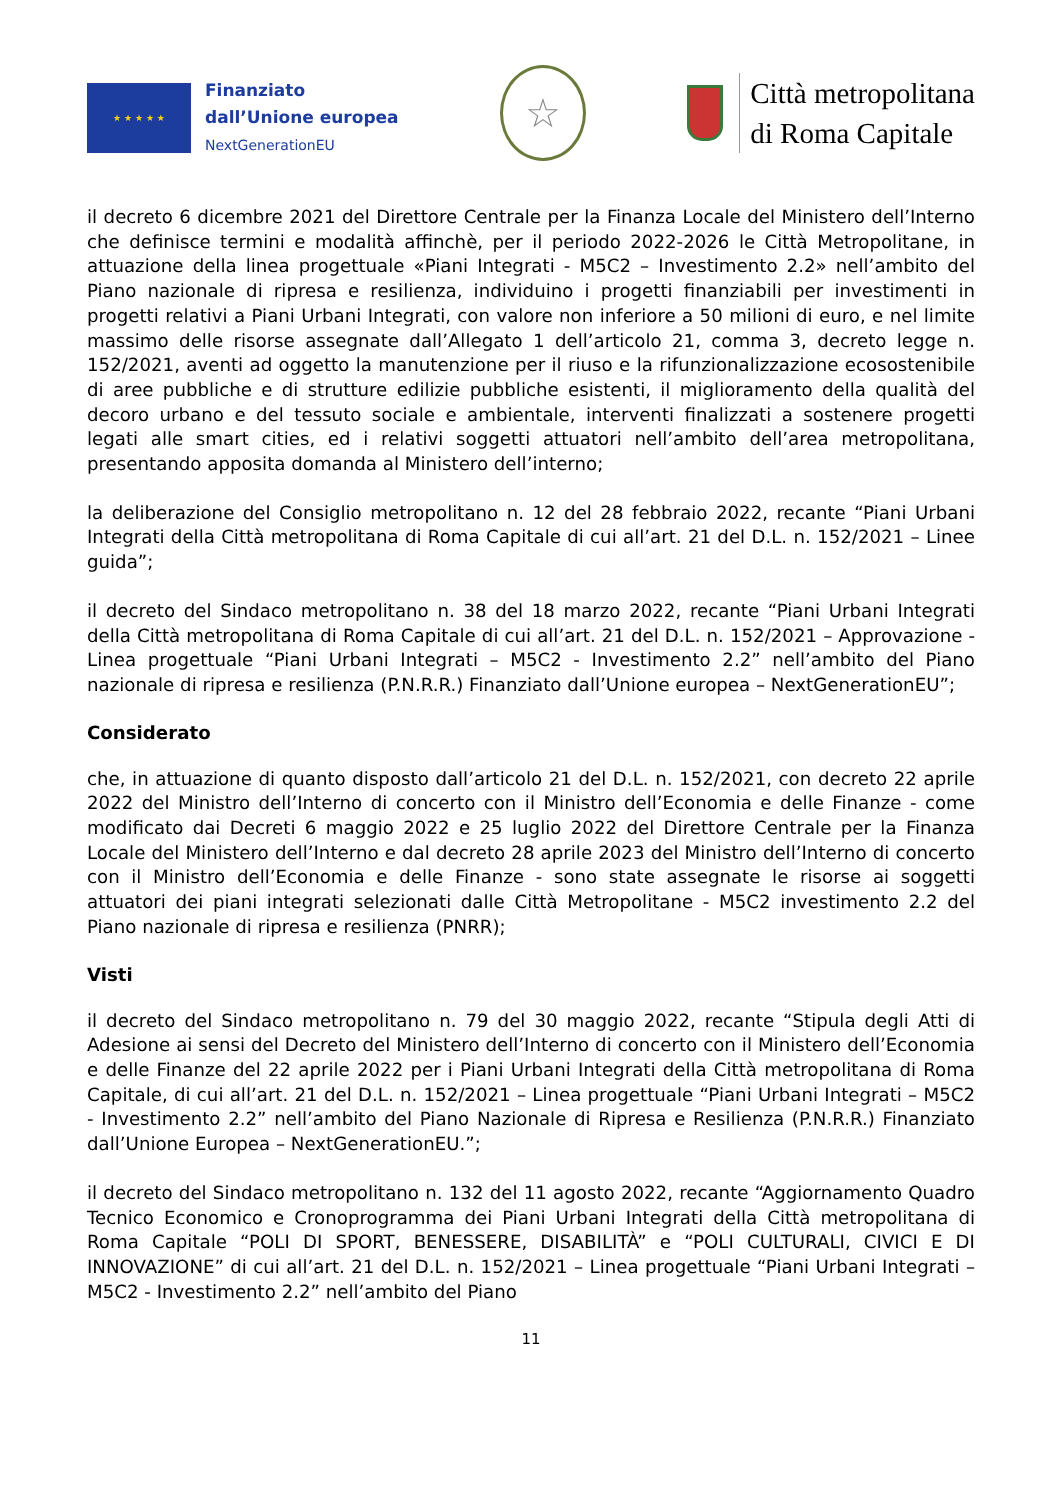★ ★ ★ ★ ★
Finanziato
dall’Unione europea
NextGenerationEU
☆
Città metropolitana
di Roma Capitale
il decreto 6 dicembre 2021 del Direttore Centrale per la Finanza Locale del Ministero dell’Interno che definisce termini e modalità affinchè, per il periodo 2022-2026 le Città Metropolitane, in attuazione della linea progettuale «Piani Integrati - M5C2 – Investimento 2.2» nell’ambito del Piano nazionale di ripresa e resilienza, individuino i progetti finanziabili per investimenti in progetti relativi a Piani Urbani Integrati, con valore non inferiore a 50 milioni di euro, e nel limite massimo delle risorse assegnate dall’Allegato 1 dell’articolo 21, comma 3, decreto legge n. 152/2021, aventi ad oggetto la manutenzione per il riuso e la rifunzionalizzazione ecosostenibile di aree pubbliche e di strutture edilizie pubbliche esistenti, il miglioramento della qualità del decoro urbano e del tessuto sociale e ambientale, interventi finalizzati a sostenere progetti legati alle smart cities, ed i relativi soggetti attuatori nell’ambito dell’area metropolitana, presentando apposita domanda al Ministero dell’interno;
la deliberazione del Consiglio metropolitano n. 12 del 28 febbraio 2022, recante “Piani Urbani Integrati della Città metropolitana di Roma Capitale di cui all’art. 21 del D.L. n. 152/2021 – Linee guida”;
il decreto del Sindaco metropolitano n. 38 del 18 marzo 2022, recante “Piani Urbani Integrati della Città metropolitana di Roma Capitale di cui all’art. 21 del D.L. n. 152/2021 – Approvazione - Linea progettuale “Piani Urbani Integrati – M5C2 - Investimento 2.2” nell’ambito del Piano nazionale di ripresa e resilienza (P.N.R.R.) Finanziato dall’Unione europea – NextGenerationEU”;
Considerato
che, in attuazione di quanto disposto dall’articolo 21 del D.L. n. 152/2021, con decreto 22 aprile 2022 del Ministro dell’Interno di concerto con il Ministro dell’Economia e delle Finanze - come modificato dai Decreti 6 maggio 2022 e 25 luglio 2022 del Direttore Centrale per la Finanza Locale del Ministero dell’Interno e dal decreto 28 aprile 2023 del Ministro dell’Interno di concerto con il Ministro dell’Economia e delle Finanze - sono state assegnate le risorse ai soggetti attuatori dei piani integrati selezionati dalle Città Metropolitane - M5C2 investimento 2.2 del Piano nazionale di ripresa e resilienza (PNRR);
Visti
il decreto del Sindaco metropolitano n. 79 del 30 maggio 2022, recante “Stipula degli Atti di Adesione ai sensi del Decreto del Ministero dell’Interno di concerto con il Ministero dell’Economia e delle Finanze del 22 aprile 2022 per i Piani Urbani Integrati della Città metropolitana di Roma Capitale, di cui all’art. 21 del D.L. n. 152/2021 – Linea progettuale “Piani Urbani Integrati – M5C2 - Investimento 2.2” nell’ambito del Piano Nazionale di Ripresa e Resilienza (P.N.R.R.) Finanziato dall’Unione Europea – NextGenerationEU.”;
il decreto del Sindaco metropolitano n. 132 del 11 agosto 2022, recante “Aggiornamento Quadro Tecnico Economico e Cronoprogramma dei Piani Urbani Integrati della Città metropolitana di Roma Capitale “POLI DI SPORT, BENESSERE, DISABILITÀ” e “POLI CULTURALI, CIVICI E DI INNOVAZIONE” di cui all’art. 21 del D.L. n. 152/2021 – Linea progettuale “Piani Urbani Integrati – M5C2 - Investimento 2.2” nell’ambito del Piano
11